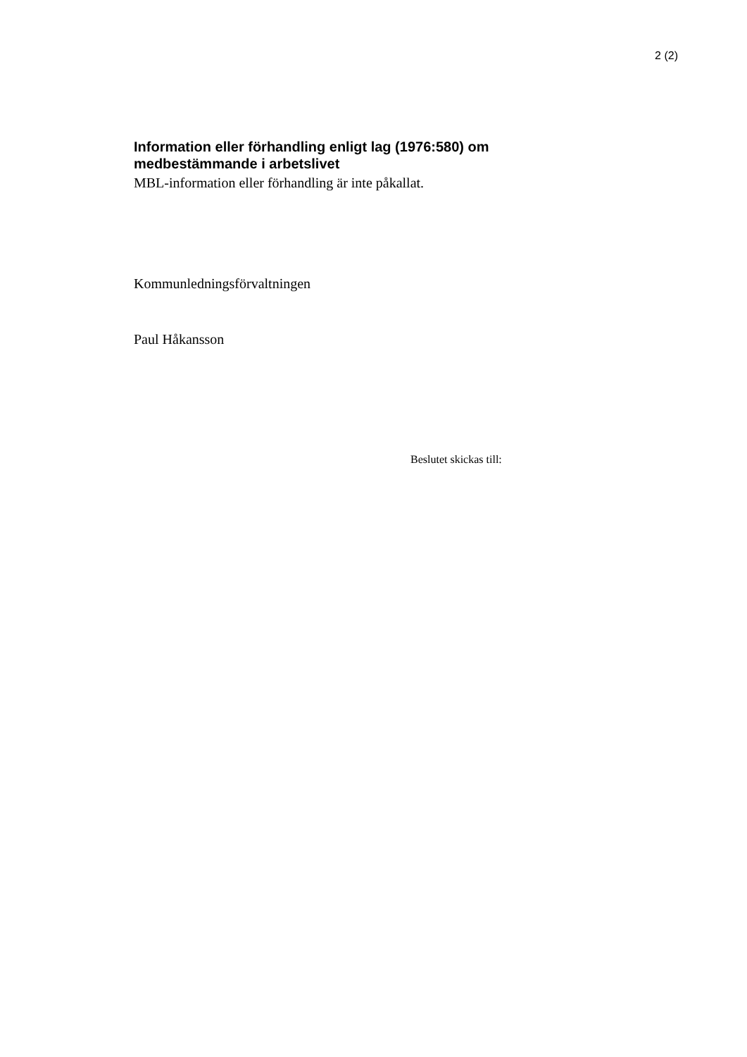2 (2)
Information eller förhandling enligt lag (1976:580) om
medbestämmande i arbetslivet
MBL-information eller förhandling är inte påkallat.
Kommunledningsförvaltningen
Paul Håkansson
Beslutet skickas till: